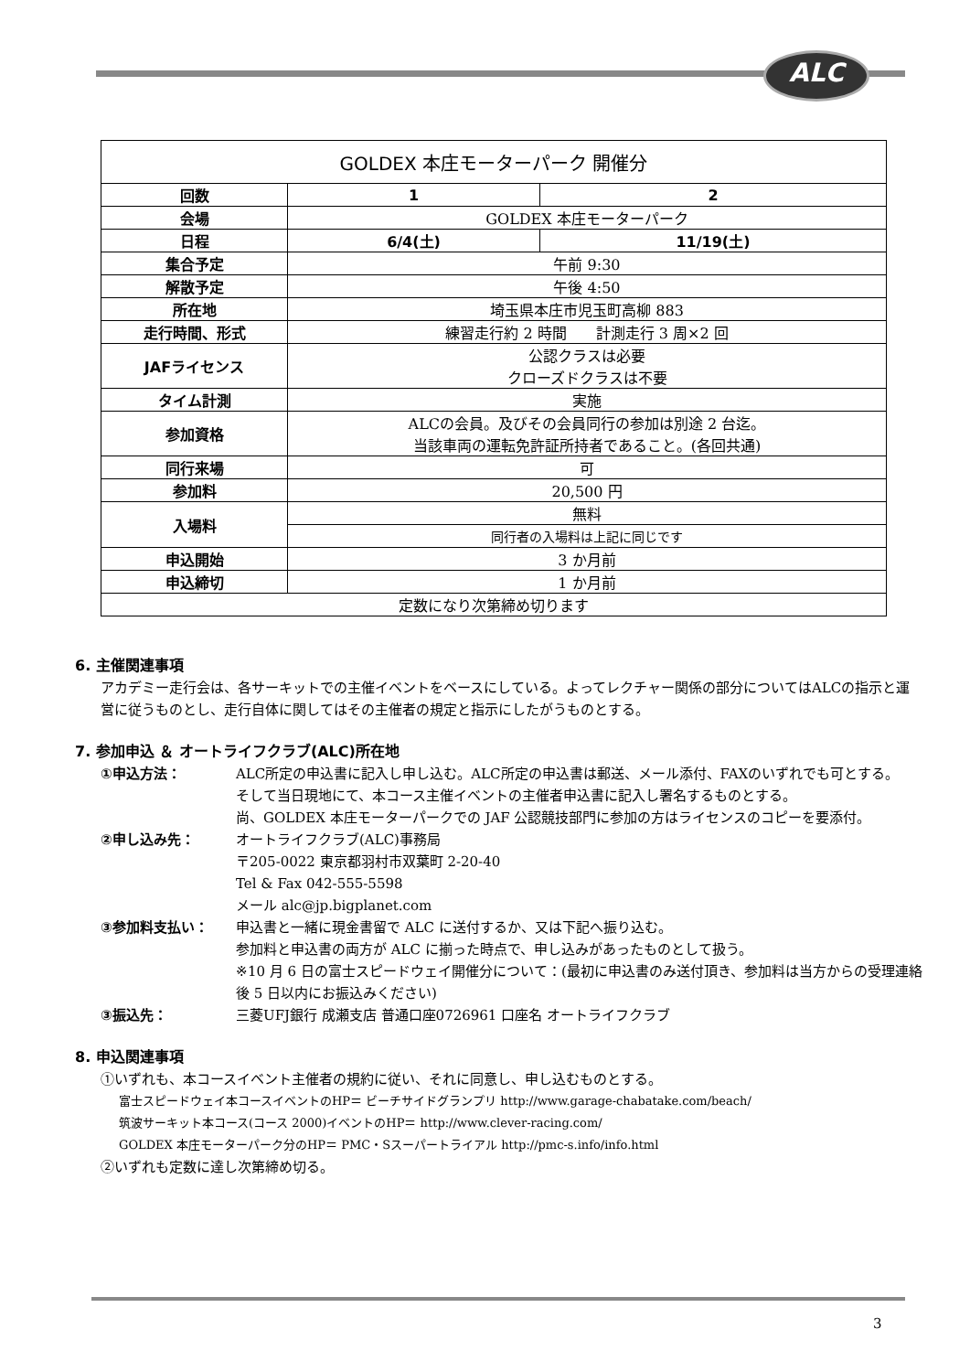ALC
| GOLDEX 本庄モーターパーク 開催分 | | |
| 回数 | 1 | 2 |
| 会場 | GOLDEX 本庄モーターパーク | |
| 日程 | 6/4(土) | 11/19(土) |
| 集合予定 | 午前 9:30 | |
| 解散予定 | 午後 4:50 | |
| 所在地 | 埼玉県本庄市児玉町高柳 883 | |
| 走行時間、形式 | 練習走行約 2 時間 計測走行 3 周×2 回 | |
| JAFライセンス | 公認クラスは必要 クローズドクラスは不要 | |
| タイム計測 | 実施 | |
| 参加資格 | ALCの会員。及びその会員同行の参加は別途 2 台迄。 当該車両の運転免許証所持者であること。(各回共通) | |
| 同行来場 | 可 | |
| 参加料 | 20,500 円 | |
| 入場料 | 無料 | |
| | 同行者の入場料は上記に同じです | |
| 申込開始 | 3 か月前 | |
| 申込締切 | 1 か月前 | |
| 定数になり次第締め切ります | | |
6. 主催関連事項
アカデミー走行会は、各サーキットでの主催イベントをベースにしている。よってレクチャー関係の部分についてはALCの指示と運営に従うものとし、走行自体に関してはその主催者の規定と指示にしたがうものとする。
7. 参加申込 ＆ オートライフクラブ(ALC)所在地
①申込方法： ALC所定の申込書に記入し申し込む。ALC所定の申込書は郵送、メール添付、FAXのいずれでも可とする。
そして当日現地にて、本コース主催イベントの主催者申込書に記入し署名するものとする。
尚、GOLDEX 本庄モーターパークでの JAF 公認競技部門に参加の方はライセンスのコピーを要添付。
②申し込み先： オートライフクラブ(ALC)事務局
〒205-0022 東京都羽村市双葉町 2-20-40
Tel & Fax 042-555-5598
メール alc@jp.bigplanet.com
③参加料支払い： 申込書と一緒に現金書留で ALC に送付するか、又は下記へ振り込む。
参加料と申込書の両方が ALC に揃った時点で、申し込みがあったものとして扱う。
※10 月 6 日の富士スピードウェイ開催分について：(最初に申込書のみ送付頂き、参加料は当方からの受理連絡後 5 日以内にお振込みください)
③振込先： 三菱UFJ銀行 成瀬支店 普通口座0726961 口座名 オートライフクラブ
8. 申込関連事項
①いずれも、本コースイベント主催者の規約に従い、それに同意し、申し込むものとする。
富士スピードウェイ本コースイベントのHP＝ ビーチサイドグランプリ http://www.garage-chabatake.com/beach/
筑波サーキット本コース(コース 2000)イベントのHP＝ http://www.clever-racing.com/
GOLDEX 本庄モーターパーク分のHP＝ PMC・Sスーパートライアル http://pmc-s.info/info.html
②いずれも定数に達し次第締め切る。
3